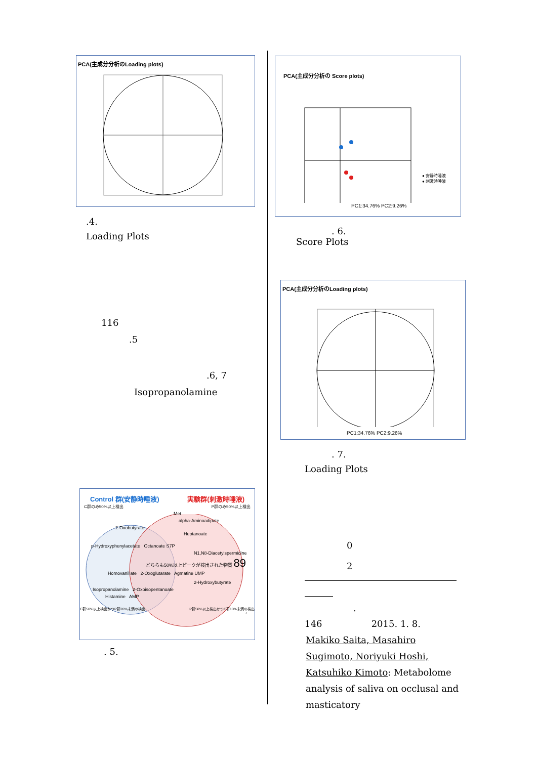PCA(主成分分析のLoading plots)
.4.
Loading Plots
116
.5
.6, 7
Isopropanolamine
Control 群(安静時唾液) 実験群(刺激時唾液)
C群のみ50%以上検出 P群のみ50%以上検出
Met
alpha-Aminoadipate
2-Oxobutyrate
Heptanoate
p-Hydroxyphenylacetate Octanoate S7P
N1,N8-Diacetylspermidine
どちらも50%以上ピークが検出された物質 89
Homovanillate 2-Oxoglutarate Agmatine UMP
2-Hydroxybutyrate
Isopropanolamine 2-Oxoisopentanoate
Histamine AMP
C群50%以上検出かつP群20%未満の検出 P群50%以上検出かつC群10%未満の検出
7
. 5.
PCA(主成分分析の Score plots)
● 安静時唾液
● 刺激時唾液
PC1:34.76% PC2:9.26%
. 6.
Score Plots
PCA(主成分分析のLoading plots)
PC1:34.76% PC2:9.26%
. 7.
Loading Plots
0
2
.
146 2015. 1. 8.
Makiko Saita, Masahiro Sugimoto, Noriyuki Hoshi, Katsuhiko Kimoto: Metabolome analysis of saliva on occlusal and masticatory